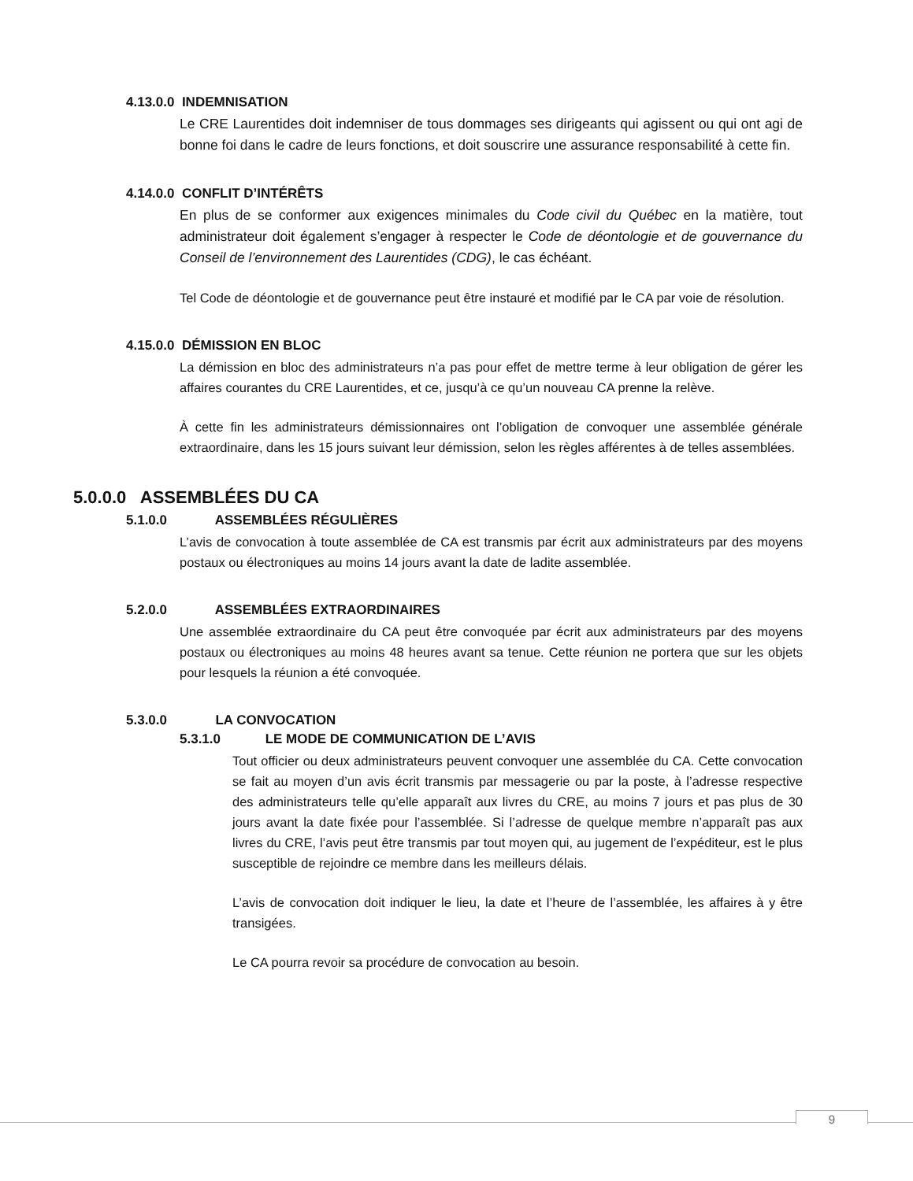4.13.0.0 INDEMNISATION
Le CRE Laurentides doit indemniser de tous dommages ses dirigeants qui agissent ou qui ont agi de bonne foi dans le cadre de leurs fonctions, et doit souscrire une assurance responsabilité à cette fin.
4.14.0.0 CONFLIT D’INTÉRÊTS
En plus de se conformer aux exigences minimales du Code civil du Québec en la matière, tout administrateur doit également s’engager à respecter le Code de déontologie et de gouvernance du Conseil de l’environnement des Laurentides (CDG), le cas échéant.
Tel Code de déontologie et de gouvernance peut être instauré et modifié par le CA par voie de résolution.
4.15.0.0 DÉMISSION EN BLOC
La démission en bloc des administrateurs n’a pas pour effet de mettre terme à leur obligation de gérer les affaires courantes du CRE Laurentides, et ce, jusqu’à ce qu’un nouveau CA prenne la relève.
À cette fin les administrateurs démissionnaires ont l’obligation de convoquer une assemblée générale extraordinaire, dans les 15 jours suivant leur démission, selon les règles afférentes à de telles assemblées.
5.0.0.0 ASSEMBLÉES DU CA
5.1.0.0 ASSEMBLÉES RÉGULIÈRES
L’avis de convocation à toute assemblée de CA est transmis par écrit aux administrateurs par des moyens postaux ou électroniques au moins 14 jours avant la date de ladite assemblée.
5.2.0.0 ASSEMBLÉES EXTRAORDINAIRES
Une assemblée extraordinaire du CA peut être convoquée par écrit aux administrateurs par des moyens postaux ou électroniques au moins 48 heures avant sa tenue. Cette réunion ne portera que sur les objets pour lesquels la réunion a été convoquée.
5.3.0.0 LA CONVOCATION
5.3.1.0 LE MODE DE COMMUNICATION DE L’AVIS
Tout officier ou deux administrateurs peuvent convoquer une assemblée du CA. Cette convocation se fait au moyen d’un avis écrit transmis par messagerie ou par la poste, à l’adresse respective des administrateurs telle qu’elle apparaît aux livres du CRE, au moins 7 jours et pas plus de 30 jours avant la date fixée pour l’assemblée. Si l’adresse de quelque membre n’apparaît pas aux livres du CRE, l’avis peut être transmis par tout moyen qui, au jugement de l’expéditeur, est le plus susceptible de rejoindre ce membre dans les meilleurs délais.
L’avis de convocation doit indiquer le lieu, la date et l’heure de l’assemblée, les affaires à y être transigées.
Le CA pourra revoir sa procédure de convocation au besoin.
9